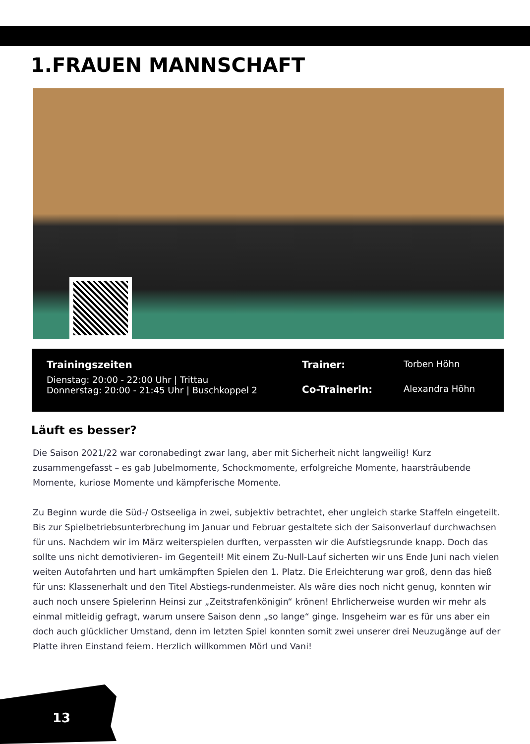1.FRAUEN MANNSCHAFT
Trainingszeiten
Dienstag: 20:00 - 22:00 Uhr | Trittau
Donnerstag: 20:00 - 21:45 Uhr | Buschkoppel 2
Trainer: Torben Höhn Co-Trainerin: Alexandra Höhn
Läuft es besser?
Die Saison 2021/22 war coronabedingt zwar lang, aber mit Sicherheit nicht langweilig! Kurz zusammengefasst – es gab Jubelmomente, Schockmomente, erfolgreiche Momente, haarsträubende Momente, kuriose Momente und kämpferische Momente.
Zu Beginn wurde die Süd-/ Ostseeliga in zwei, subjektiv betrachtet, eher ungleich starke Staffeln eingeteilt. Bis zur Spielbetriebsunterbrechung im Januar und Februar gestaltete sich der Saisonverlauf durchwachsen für uns. Nachdem wir im März weiterspielen durften, verpassten wir die Aufstiegsrunde knapp. Doch das sollte uns nicht demotivieren- im Gegenteil! Mit einem Zu-Null-Lauf sicherten wir uns Ende Juni nach vielen weiten Autofahrten und hart umkämpften Spielen den 1. Platz. Die Erleichterung war groß, denn das hieß für uns: Klassenerhalt und den Titel Abstiegs-rundenmeister. Als wäre dies noch nicht genug, konnten wir auch noch unsere Spielerinn Heinsi zur „Zeitstrafenkönigin“ krönen! Ehrlicherweise wurden wir mehr als einmal mitleidig gefragt, warum unsere Saison denn „so lange“ ginge. Insgeheim war es für uns aber ein doch auch glücklicher Umstand, denn im letzten Spiel konnten somit zwei unserer drei Neuzugänge auf der Platte ihren Einstand feiern. Herzlich willkommen Mörl und Vani!
13